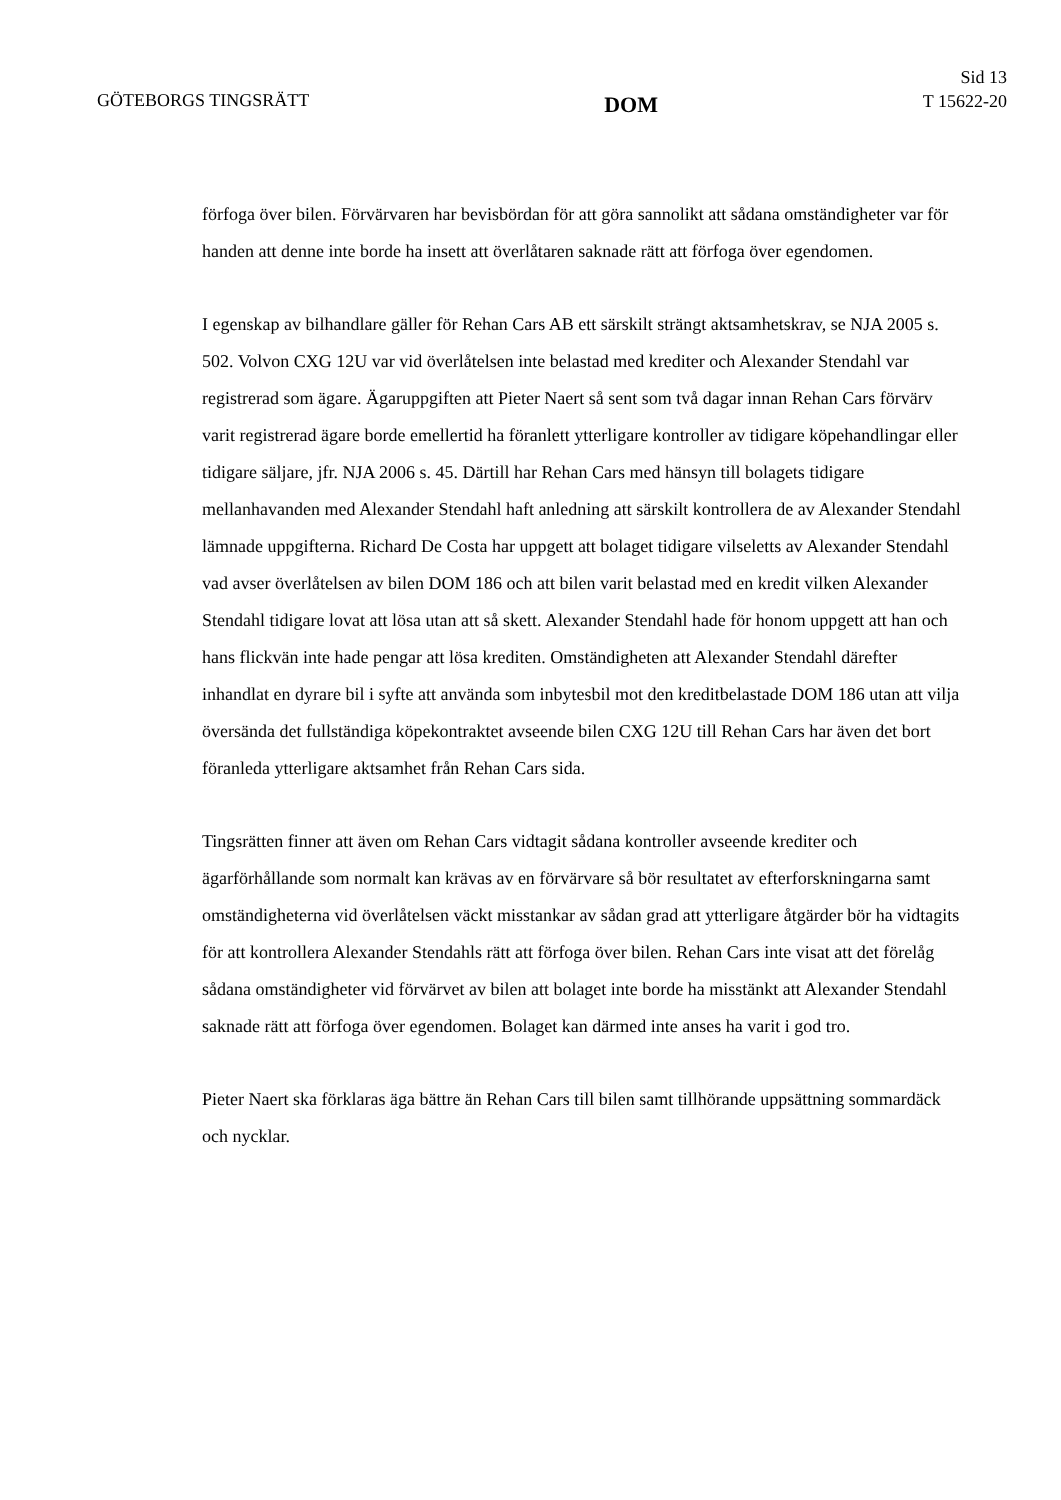GÖTEBORGS TINGSRÄTT
DOM
Sid 13
T 15622-20
förfoga över bilen. Förvärvaren har bevisbördan för att göra sannolikt att sådana omständigheter var för handen att denne inte borde ha insett att överlåtaren saknade rätt att förfoga över egendomen.
I egenskap av bilhandlare gäller för Rehan Cars AB ett särskilt strängt aktsamhetskrav, se NJA 2005 s. 502. Volvon CXG 12U var vid överlåtelsen inte belastad med krediter och Alexander Stendahl var registrerad som ägare. Ägaruppgiften att Pieter Naert så sent som två dagar innan Rehan Cars förvärv varit registrerad ägare borde emellertid ha föranlett ytterligare kontroller av tidigare köpehandlingar eller tidigare säljare, jfr. NJA 2006 s. 45. Därtill har Rehan Cars med hänsyn till bolagets tidigare mellanhavanden med Alexander Stendahl haft anledning att särskilt kontrollera de av Alexander Stendahl lämnade uppgifterna. Richard De Costa har uppgett att bolaget tidigare vilseletts av Alexander Stendahl vad avser överlåtelsen av bilen DOM 186 och att bilen varit belastad med en kredit vilken Alexander Stendahl tidigare lovat att lösa utan att så skett. Alexander Stendahl hade för honom uppgett att han och hans flickvän inte hade pengar att lösa krediten. Omständigheten att Alexander Stendahl därefter inhandlat en dyrare bil i syfte att använda som inbytesbil mot den kreditbelastade DOM 186 utan att vilja översända det fullständiga köpekontraktet avseende bilen CXG 12U till Rehan Cars har även det bort föranleda ytterligare aktsamhet från Rehan Cars sida.
Tingsrätten finner att även om Rehan Cars vidtagit sådana kontroller avseende krediter och ägarförhållande som normalt kan krävas av en förvärvare så bör resultatet av efterforskningarna samt omständigheterna vid överlåtelsen väckt misstankar av sådan grad att ytterligare åtgärder bör ha vidtagits för att kontrollera Alexander Stendahls rätt att förfoga över bilen. Rehan Cars inte visat att det förelåg sådana omständigheter vid förvärvet av bilen att bolaget inte borde ha misstänkt att Alexander Stendahl saknade rätt att förfoga över egendomen. Bolaget kan därmed inte anses ha varit i god tro.
Pieter Naert ska förklaras äga bättre än Rehan Cars till bilen samt tillhörande uppsättning sommardäck och nycklar.